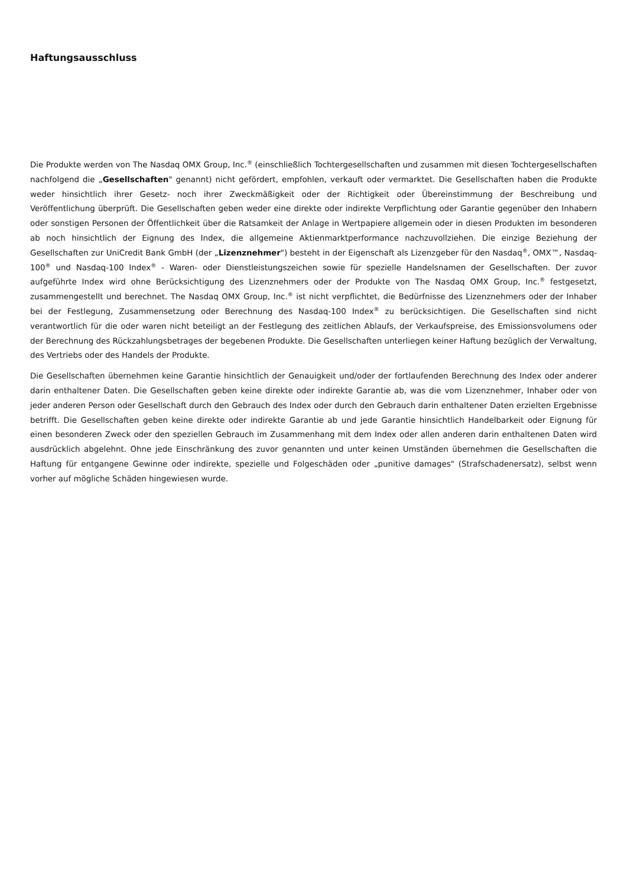Haftungsausschluss
Die Produkte werden von The Nasdaq OMX Group, Inc.<sup>®</sup> (einschließlich Tochtergesellschaften und zusammen mit diesen Tochtergesellschaften nachfolgend die „Gesellschaften" genannt) nicht gefördert, empfohlen, verkauft oder vermarktet. Die Gesellschaften haben die Produkte weder hinsichtlich ihrer Gesetz- noch ihrer Zweckmäßigkeit oder der Richtigkeit oder Übereinstimmung der Beschreibung und Veröffentlichung überprüft. Die Gesellschaften geben weder eine direkte oder indirekte Verpflichtung oder Garantie gegenüber den Inhabern oder sonstigen Personen der Öffentlichkeit über die Ratsamkeit der Anlage in Wertpapiere allgemein oder in diesen Produkten im besonderen ab noch hinsichtlich der Eignung des Index, die allgemeine Aktienmarktperformance nachzuvollziehen. Die einzige Beziehung der Gesellschaften zur UniCredit Bank GmbH (der „Lizenznehmer") besteht in der Eigenschaft als Lizenzgeber für den Nasdaq<sup>®</sup>, OMX™, Nasdaq-100<sup>®</sup> und Nasdaq-100 Index<sup>®</sup> - Waren- oder Dienstleistungszeichen sowie für spezielle Handelsnamen der Gesellschaften. Der zuvor aufgeführte Index wird ohne Berücksichtigung des Lizenznehmers oder der Produkte von The Nasdaq OMX Group, Inc.<sup>®</sup> festgesetzt, zusammengestellt und berechnet. The Nasdaq OMX Group, Inc.<sup>®</sup> ist nicht verpflichtet, die Bedürfnisse des Lizenznehmers oder der Inhaber bei der Festlegung, Zusammensetzung oder Berechnung des Nasdaq-100 Index<sup>®</sup> zu berücksichtigen. Die Gesellschaften sind nicht verantwortlich für die oder waren nicht beteiligt an der Festlegung des zeitlichen Ablaufs, der Verkaufspreise, des Emissionsvolumens oder der Berechnung des Rückzahlungsbetrages der begebenen Produkte. Die Gesellschaften unterliegen keiner Haftung bezüglich der Verwaltung, des Vertriebs oder des Handels der Produkte.
Die Gesellschaften übernehmen keine Garantie hinsichtlich der Genauigkeit und/oder der fortlaufenden Berechnung des Index oder anderer darin enthaltener Daten. Die Gesellschaften geben keine direkte oder indirekte Garantie ab, was die vom Lizenznehmer, Inhaber oder von jeder anderen Person oder Gesellschaft durch den Gebrauch des Index oder durch den Gebrauch darin enthaltener Daten erzielten Ergebnisse betrifft. Die Gesellschaften geben keine direkte oder indirekte Garantie ab und jede Garantie hinsichtlich Handelbarkeit oder Eignung für einen besonderen Zweck oder den speziellen Gebrauch im Zusammenhang mit dem Index oder allen anderen darin enthaltenen Daten wird ausdrücklich abgelehnt. Ohne jede Einschränkung des zuvor genannten und unter keinen Umständen übernehmen die Gesellschaften die Haftung für entgangene Gewinne oder indirekte, spezielle und Folgeschäden oder „punitive damages" (Strafschadenersatz), selbst wenn vorher auf mögliche Schäden hingewiesen wurde.